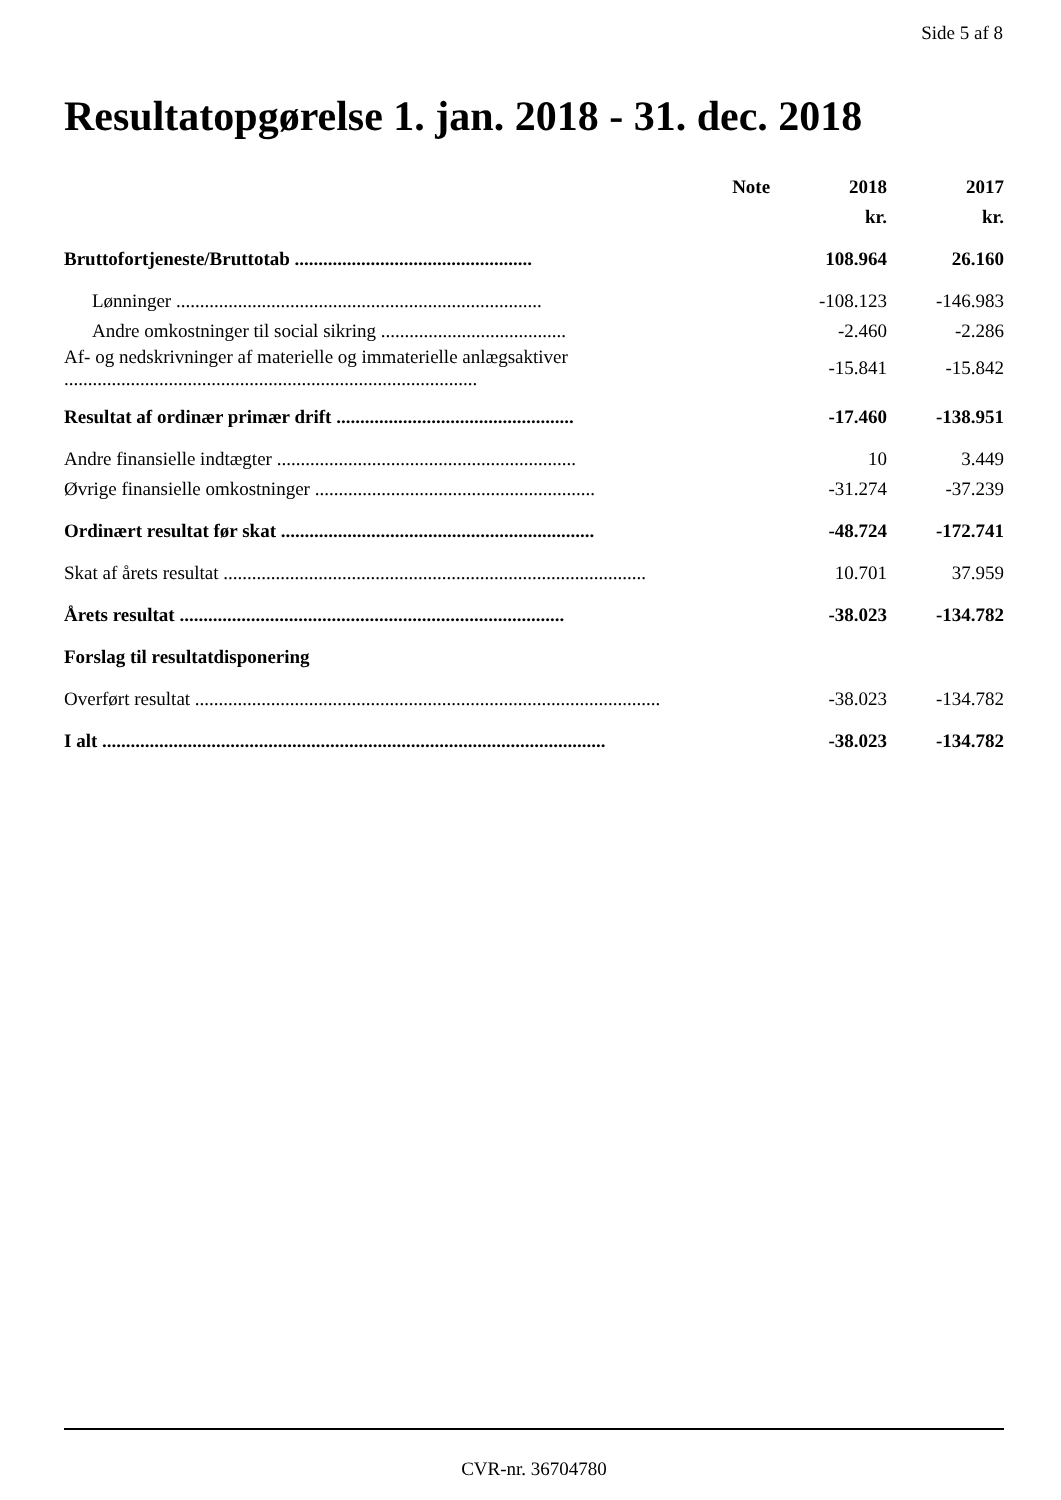Side 5 af 8
Resultatopgørelse 1. jan. 2018 - 31. dec. 2018
| | Note | 2018 | 2017 |
| --- | --- | --- | --- |
| | | kr. | kr. |
| Bruttofortjeneste/Bruttotab .................................................. | | 108.964 | 26.160 |
| Lønninger ............................................................................. | | -108.123 | -146.983 |
| Andre omkostninger til social sikring ....................................... | | -2.460 | -2.286 |
| Af- og nedskrivninger af materielle og immaterielle anlægsaktiver ....................................................................................... | | -15.841 | -15.842 |
| Resultat af ordinær primær drift .................................................. | | -17.460 | -138.951 |
| Andre finansielle indtægter ............................................................... | | 10 | 3.449 |
| Øvrige finansielle omkostninger ........................................................... | | -31.274 | -37.239 |
| Ordinært resultat før skat .................................................................. | | -48.724 | -172.741 |
| Skat af årets resultat ......................................................................................... | | 10.701 | 37.959 |
| Årets resultat ................................................................................. | | -38.023 | -134.782 |
| Forslag til resultatdisponering | | | |
| Overført resultat .................................................................................................. | | -38.023 | -134.782 |
| I alt .......................................................................................................... | | -38.023 | -134.782 |
CVR-nr. 36704780